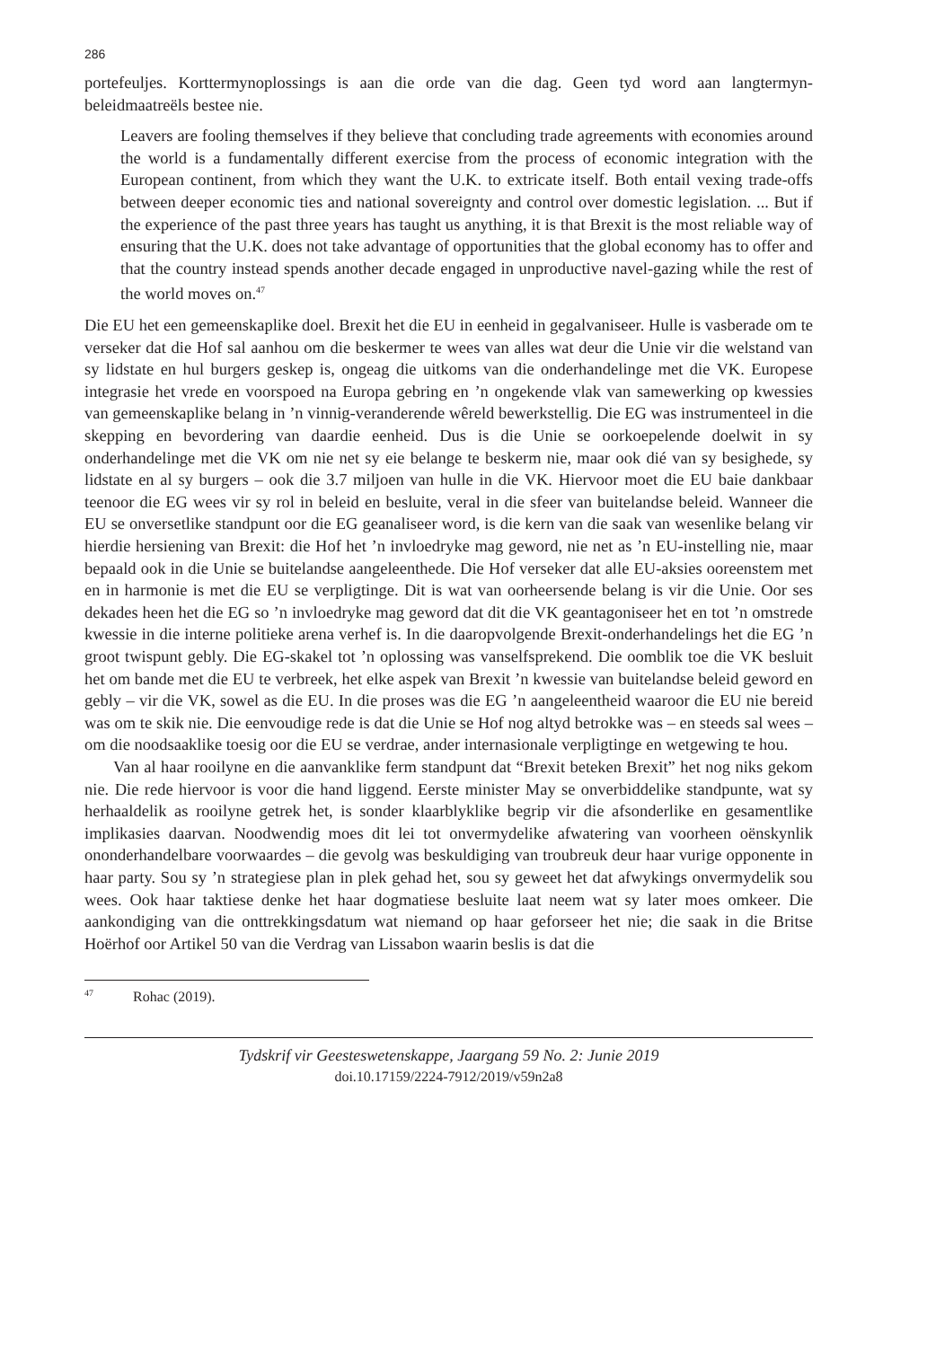286
portefeuljes. Korttermynoplossings is aan die orde van die dag. Geen tyd word aan langtermyn-beleidmaatreëls bestee nie.
Leavers are fooling themselves if they believe that concluding trade agreements with economies around the world is a fundamentally different exercise from the process of economic integration with the European continent, from which they want the U.K. to extricate itself. Both entail vexing trade-offs between deeper economic ties and national sovereignty and control over domestic legislation. ... But if the experience of the past three years has taught us anything, it is that Brexit is the most reliable way of ensuring that the U.K. does not take advantage of opportunities that the global economy has to offer and that the country instead spends another decade engaged in unproductive navel-gazing while the rest of the world moves on.<sup>47</sup>
Die EU het een gemeenskaplike doel. Brexit het die EU in eenheid in gegalvaniseer. Hulle is vasberade om te verseker dat die Hof sal aanhou om die beskermer te wees van alles wat deur die Unie vir die welstand van sy lidstate en hul burgers geskep is, ongeag die uitkoms van die onderhandelinge met die VK. Europese integrasie het vrede en voorspoed na Europa gebring en ’n ongekende vlak van samewerking op kwessies van gemeenskaplike belang in ’n vinnig-veranderende wêreld bewerkstellig. Die EG was instrumenteel in die skepping en bevordering van daardie eenheid. Dus is die Unie se oorkoepelende doelwit in sy onderhandelinge met die VK om nie net sy eie belange te beskerm nie, maar ook dié van sy besighede, sy lidstate en al sy burgers – ook die 3.7 miljoen van hulle in die VK. Hiervoor moet die EU baie dankbaar teenoor die EG wees vir sy rol in beleid en besluite, veral in die sfeer van buitelandse beleid. Wanneer die EU se onversetlike standpunt oor die EG geanaliseer word, is die kern van die saak van wesenlike belang vir hierdie hersiening van Brexit: die Hof het ’n invloedryke mag geword, nie net as ’n EU-instelling nie, maar bepaald ook in die Unie se buitelandse aangeleenthede. Die Hof verseker dat alle EU-aksies ooreenstem met en in harmonie is met die EU se verpligtinge. Dit is wat van oorheersende belang is vir die Unie. Oor ses dekades heen het die EG so ’n invloedryke mag geword dat dit die VK geantagoniseer het en tot ’n omstrede kwessie in die interne politieke arena verhef is. In die daaropvolgende Brexit-onderhandelings het die EG ’n groot twispunt gebly. Die EG-skakel tot ’n oplossing was vanselfsprekend. Die oomblik toe die VK besluit het om bande met die EU te verbreek, het elke aspek van Brexit ’n kwessie van buitelandse beleid geword en gebly – vir die VK, sowel as die EU. In die proses was die EG ’n aangeleentheid waaroor die EU nie bereid was om te skik nie. Die eenvoudige rede is dat die Unie se Hof nog altyd betrokke was – en steeds sal wees – om die noodsaaklike toesig oor die EU se verdrae, ander internasionale verpligtinge en wetgewing te hou.
Van al haar rooilyne en die aanvanklike ferm standpunt dat “Brexit beteken Brexit” het nog niks gekom nie. Die rede hiervoor is voor die hand liggend. Eerste minister May se onverbiddelike standpunte, wat sy herhaaldelik as rooilyne getrek het, is sonder klaarblyklike begrip vir die afsonderlike en gesamentlike implikasies daarvan. Noodwendig moes dit lei tot onvermydelike afwatering van voorheen oënskynlik ononderhandelbare voorwaardes – die gevolg was beskuldiging van troubreuk deur haar vurige opponente in haar party. Sou sy ’n strategiese plan in plek gehad het, sou sy geweet het dat afwykings onvermydelik sou wees. Ook haar taktiese denke het haar dogmatiese besluite laat neem wat sy later moes omkeer. Die aankondiging van die onttrekkingsdatum wat niemand op haar geforseer het nie; die saak in die Britse Hoërhof oor Artikel 50 van die Verdrag van Lissabon waarin beslis is dat die
<sup>47</sup> Rohac (2019).
Tydskrif vir Geesteswetenskappe, Jaargang 59 No. 2: Junie 2019
doi.10.17159/2224-7912/2019/v59n2a8